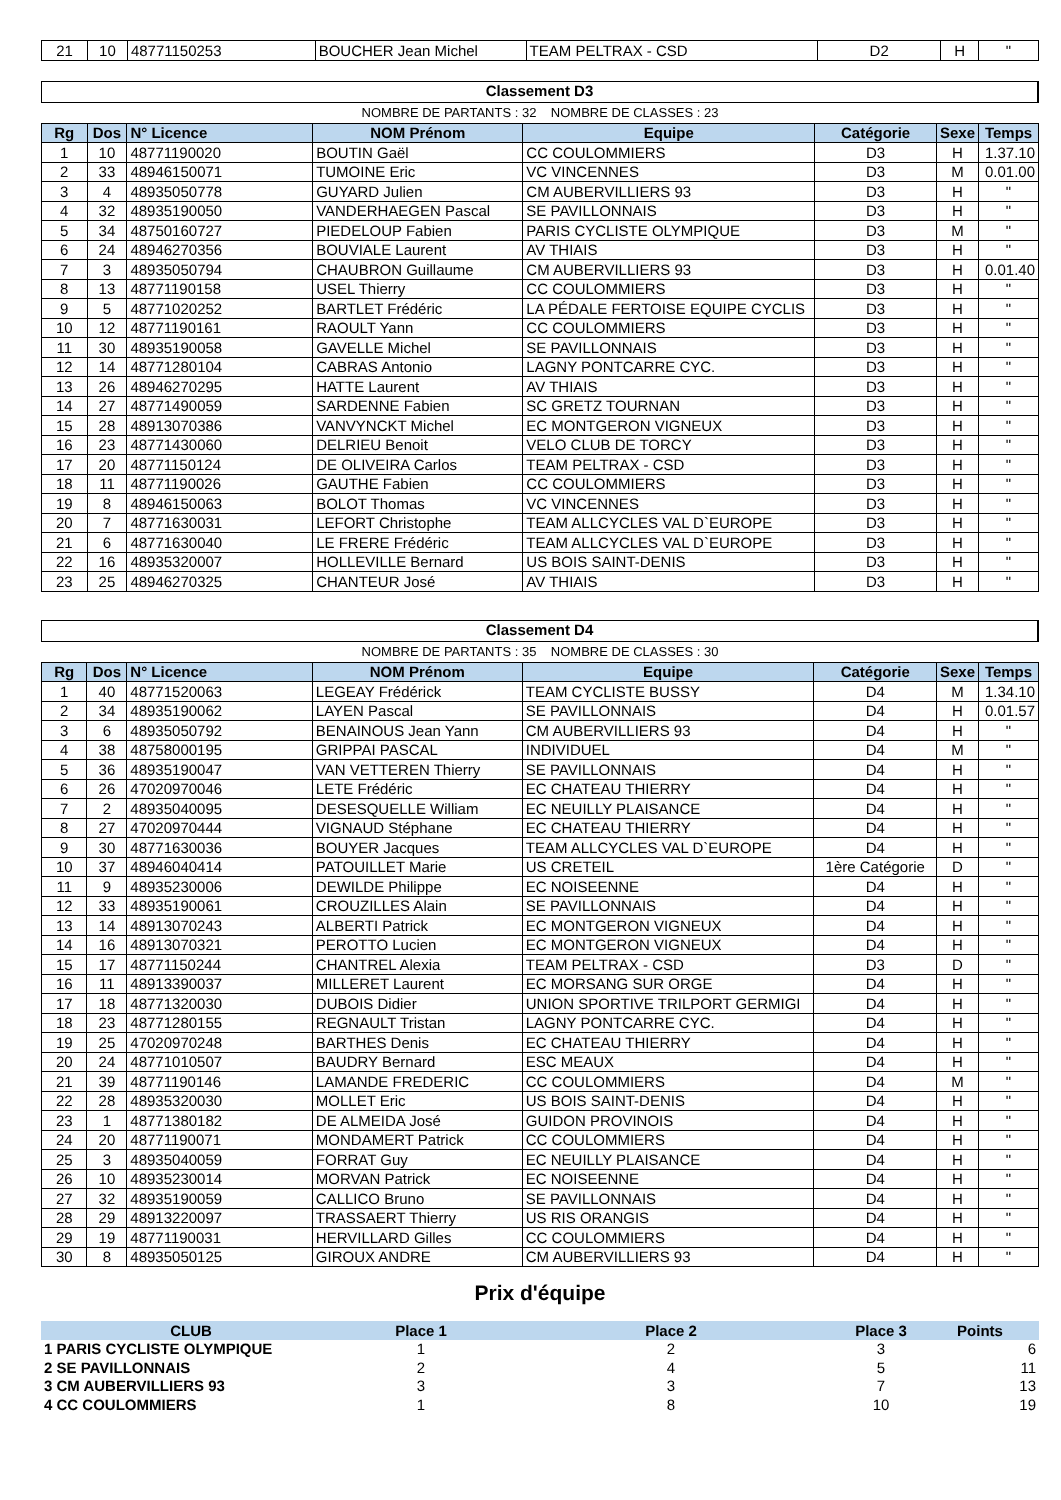| 21 | 10 | 48771150253 | BOUCHER Jean Michel | TEAM PELTRAX - CSD | D2 | H | " |
Classement D3
NOMBRE DE PARTANTS : 32 NOMBRE DE CLASSES : 23
| Rg | Dos | N° Licence | NOM Prénom | Equipe | Catégorie | Sexe | Temps |
| --- | --- | --- | --- | --- | --- | --- | --- |
| 1 | 10 | 48771190020 | BOUTIN Gaël | CC COULOMMIERS | D3 | H | 1.37.10 |
| 2 | 33 | 48946150071 | TUMOINE Eric | VC VINCENNES | D3 | M | 0.01.00 |
| 3 | 4 | 48935050778 | GUYARD Julien | CM AUBERVILLIERS 93 | D3 | H | " |
| 4 | 32 | 48935190050 | VANDERHAEGEN Pascal | SE PAVILLONNAIS | D3 | H | " |
| 5 | 34 | 48750160727 | PIEDELOUP Fabien | PARIS CYCLISTE OLYMPIQUE | D3 | M | " |
| 6 | 24 | 48946270356 | BOUVIALE Laurent | AV THIAIS | D3 | H | " |
| 7 | 3 | 48935050794 | CHAUBRON Guillaume | CM AUBERVILLIERS 93 | D3 | H | 0.01.40 |
| 8 | 13 | 48771190158 | USEL Thierry | CC COULOMMIERS | D3 | H | " |
| 9 | 5 | 48771020252 | BARTLET Frédéric | LA PÉDALE FERTOISE EQUIPE CYCLIS | D3 | H | " |
| 10 | 12 | 48771190161 | RAOULT Yann | CC COULOMMIERS | D3 | H | " |
| 11 | 30 | 48935190058 | GAVELLE Michel | SE PAVILLONNAIS | D3 | H | " |
| 12 | 14 | 48771280104 | CABRAS Antonio | LAGNY PONTCARRE CYC. | D3 | H | " |
| 13 | 26 | 48946270295 | HATTE Laurent | AV THIAIS | D3 | H | " |
| 14 | 27 | 48771490059 | SARDENNE Fabien | SC GRETZ TOURNAN | D3 | H | " |
| 15 | 28 | 48913070386 | VANVYNCKT Michel | EC MONTGERON VIGNEUX | D3 | H | " |
| 16 | 23 | 48771430060 | DELRIEU Benoit | VELO CLUB DE TORCY | D3 | H | " |
| 17 | 20 | 48771150124 | DE OLIVEIRA Carlos | TEAM PELTRAX - CSD | D3 | H | " |
| 18 | 11 | 48771190026 | GAUTHE Fabien | CC COULOMMIERS | D3 | H | " |
| 19 | 8 | 48946150063 | BOLOT Thomas | VC VINCENNES | D3 | H | " |
| 20 | 7 | 48771630031 | LEFORT Christophe | TEAM ALLCYCLES VAL D`EUROPE | D3 | H | " |
| 21 | 6 | 48771630040 | LE FRERE Frédéric | TEAM ALLCYCLES VAL D`EUROPE | D3 | H | " |
| 22 | 16 | 48935320007 | HOLLEVILLE Bernard | US BOIS SAINT-DENIS | D3 | H | " |
| 23 | 25 | 48946270325 | CHANTEUR José | AV THIAIS | D3 | H | " |
Classement D4
NOMBRE DE PARTANTS : 35 NOMBRE DE CLASSES : 30
| Rg | Dos | N° Licence | NOM Prénom | Equipe | Catégorie | Sexe | Temps |
| --- | --- | --- | --- | --- | --- | --- | --- |
| 1 | 40 | 48771520063 | LEGEAY Frédérick | TEAM CYCLISTE BUSSY | D4 | M | 1.34.10 |
| 2 | 34 | 48935190062 | LAYEN Pascal | SE PAVILLONNAIS | D4 | H | 0.01.57 |
| 3 | 6 | 48935050792 | BENAINOUS Jean Yann | CM AUBERVILLIERS 93 | D4 | H | " |
| 4 | 38 | 48758000195 | GRIPPAI PASCAL | INDIVIDUEL | D4 | M | " |
| 5 | 36 | 48935190047 | VAN VETTEREN Thierry | SE PAVILLONNAIS | D4 | H | " |
| 6 | 26 | 47020970046 | LETE Frédéric | EC CHATEAU THIERRY | D4 | H | " |
| 7 | 2 | 48935040095 | DESESQUELLE William | EC NEUILLY PLAISANCE | D4 | H | " |
| 8 | 27 | 47020970444 | VIGNAUD Stéphane | EC CHATEAU THIERRY | D4 | H | " |
| 9 | 30 | 48771630036 | BOUYER Jacques | TEAM ALLCYCLES VAL D`EUROPE | D4 | H | " |
| 10 | 37 | 48946040414 | PATOUILLET Marie | US CRETEIL | 1ère Catégorie | D | " |
| 11 | 9 | 48935230006 | DEWILDE Philippe | EC NOISEENNE | D4 | H | " |
| 12 | 33 | 48935190061 | CROUZILLES Alain | SE PAVILLONNAIS | D4 | H | " |
| 13 | 14 | 48913070243 | ALBERTI Patrick | EC MONTGERON VIGNEUX | D4 | H | " |
| 14 | 16 | 48913070321 | PEROTTO Lucien | EC MONTGERON VIGNEUX | D4 | H | " |
| 15 | 17 | 48771150244 | CHANTREL Alexia | TEAM PELTRAX - CSD | D3 | D | " |
| 16 | 11 | 48913390037 | MILLERET Laurent | EC MORSANG SUR ORGE | D4 | H | " |
| 17 | 18 | 48771320030 | DUBOIS Didier | UNION SPORTIVE TRILPORT GERMIGI | D4 | H | " |
| 18 | 23 | 48771280155 | REGNAULT Tristan | LAGNY PONTCARRE CYC. | D4 | H | " |
| 19 | 25 | 47020970248 | BARTHES Denis | EC CHATEAU THIERRY | D4 | H | " |
| 20 | 24 | 48771010507 | BAUDRY Bernard | ESC MEAUX | D4 | H | " |
| 21 | 39 | 48771190146 | LAMANDE FREDERIC | CC COULOMMIERS | D4 | M | " |
| 22 | 28 | 48935320030 | MOLLET Eric | US BOIS SAINT-DENIS | D4 | H | " |
| 23 | 1 | 48771380182 | DE ALMEIDA José | GUIDON PROVINOIS | D4 | H | " |
| 24 | 20 | 48771190071 | MONDAMERT Patrick | CC COULOMMIERS | D4 | H | " |
| 25 | 3 | 48935040059 | FORRAT Guy | EC NEUILLY PLAISANCE | D4 | H | " |
| 26 | 10 | 48935230014 | MORVAN Patrick | EC NOISEENNE | D4 | H | " |
| 27 | 32 | 48935190059 | CALLICO Bruno | SE PAVILLONNAIS | D4 | H | " |
| 28 | 29 | 48913220097 | TRASSAERT Thierry | US RIS ORANGIS | D4 | H | " |
| 29 | 19 | 48771190031 | HERVILLARD Gilles | CC COULOMMIERS | D4 | H | " |
| 30 | 8 | 48935050125 | GIROUX ANDRE | CM AUBERVILLIERS 93 | D4 | H | " |
Prix d'équipe
| CLUB | Place 1 | Place 2 | Place 3 | Points |
| --- | --- | --- | --- | --- |
| 1 PARIS CYCLISTE OLYMPIQUE | 1 | 2 | 3 | 6 |
| 2 SE PAVILLONNAIS | 2 | 4 | 5 | 11 |
| 3 CM AUBERVILLIERS 93 | 3 | 3 | 7 | 13 |
| 4 CC COULOMMIERS | 1 | 8 | 10 | 19 |